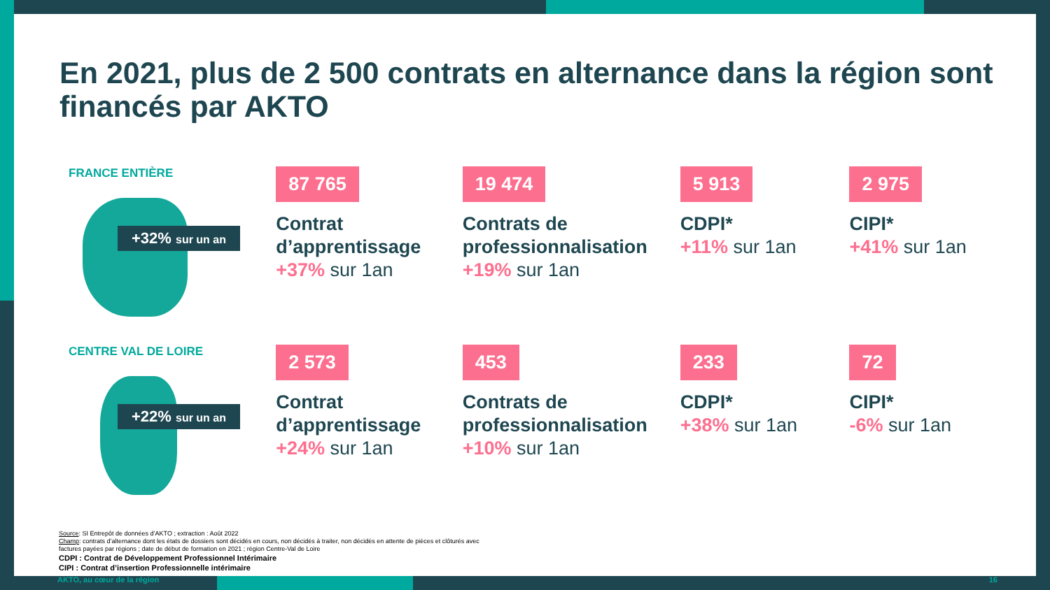En 2021, plus de 2 500 contrats en alternance dans la région sont financés par AKTO
FRANCE ENTIÈRE
+32% sur un an
87 765
Contrat d’apprentissage
+37% sur 1an
19 474
Contrats de professionnalisation
+19% sur 1an
5 913
CDPI*
+11% sur 1an
2 975
CIPI*
+41% sur 1an
CENTRE VAL DE LOIRE
+22% sur un an
2 573
Contrat d’apprentissage
+24% sur 1an
453
Contrats de professionnalisation
+10% sur 1an
233
CDPI*
+38% sur 1an
72
CIPI*
-6% sur 1an
Source: SI Entrepôt de données d’AKTO ; extraction : Août 2022
Champ: contrats d’alternance dont les états de dossiers sont décidés en cours, non décidés à traiter, non décidés en attente de pièces et clôturés avec
factures payées par régions ; date de début de formation en 2021 ; région Centre-Val de Loire
CDPI : Contrat de Développement Professionnel Intérimaire
CIPI : Contrat d’insertion Professionnelle intérimaire
AKTO, au cœur de la région 16